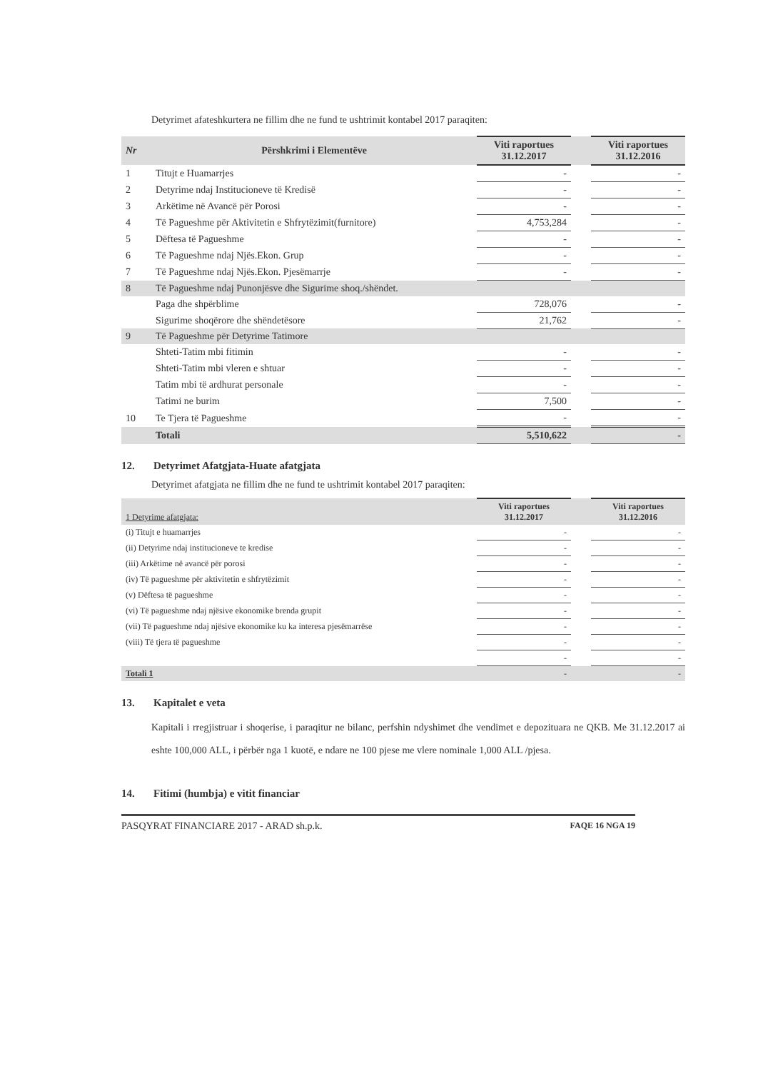Detyrimet afateshkurtera ne fillim dhe ne fund te ushtrimit kontabel 2017 paraqiten:
| Nr | Përshkrimi i Elementëve | Viti raportues 31.12.2017 | | Viti raportues 31.12.2016 |
| 1 | Titujt e Huamarrjes | - | | - |
| 2 | Detyrime ndaj Institucioneve të Kredisë | - | | - |
| 3 | Arkëtime në Avancë për Porosi | - | | - |
| 4 | Të Pagueshme për Aktivitetin e Shfrytëzimit(furnitore) | 4,753,284 | | - |
| 5 | Dëftesa të Pagueshme | - | | - |
| 6 | Të Pagueshme ndaj Njës.Ekon. Grup | - | | - |
| 7 | Të Pagueshme ndaj Njës.Ekon. Pjesëmarrje | - | | - |
| 8 | Të Pagueshme ndaj Punonjësve dhe Sigurime shoq./shëndet. | | | |
| | Paga dhe shpërblime | 728,076 | | - |
| | Sigurime shoqërore dhe shëndetësore | 21,762 | | - |
| 9 | Të Pagueshme për Detyrime Tatimore | | | |
| | Shteti-Tatim mbi fitimin | - | | - |
| | Shteti-Tatim mbi vleren e shtuar | - | | - |
| | Tatim mbi të ardhurat personale | - | | - |
| | Tatimi ne burim | 7,500 | | - |
| 10 | Te Tjera të Pagueshme | - | | - |
| | Totali | 5,510,622 | | - |
12. Detyrimet Afatgjata-Huate afatgjata
Detyrimet afatgjata ne fillim dhe ne fund te ushtrimit kontabel 2017 paraqiten:
| 1 Detyrime afatgjata: | Viti raportues 31.12.2017 | | Viti raportues 31.12.2016 |
| (i) Titujt e huamarrjes | - | | - |
| (ii) Detyrime ndaj institucioneve te kredise | - | | - |
| (iii) Arkëtime në avancë për porosi | - | | - |
| (iv) Të pagueshme për aktivitetin e shfrytëzimit | - | | - |
| (v) Dëftesa të pagueshme | - | | - |
| (vi) Të pagueshme ndaj njësive ekonomike brenda grupit | - | | - |
| (vii) Të pagueshme ndaj njësive ekonomike ku ka interesa pjesëmarrëse | - | | - |
| (viii) Të tjera të pagueshme | - | | - |
| | - | | - |
| Totali 1 | - | | - |
13. Kapitalet e veta
Kapitali i rregjistruar i shoqerise, i paraqitur ne bilanc, perfshin ndyshimet dhe vendimet e depozituara ne QKB. Me 31.12.2017 ai eshte 100,000 ALL, i përbër nga 1 kuotë, e ndare ne 100 pjese me vlere nominale 1,000 ALL /pjesa.
14. Fitimi (humbja) e vitit financiar
PASQYRAT FINANCIARE 2017 - ARAD sh.p.k. FAQE 16 NGA 19